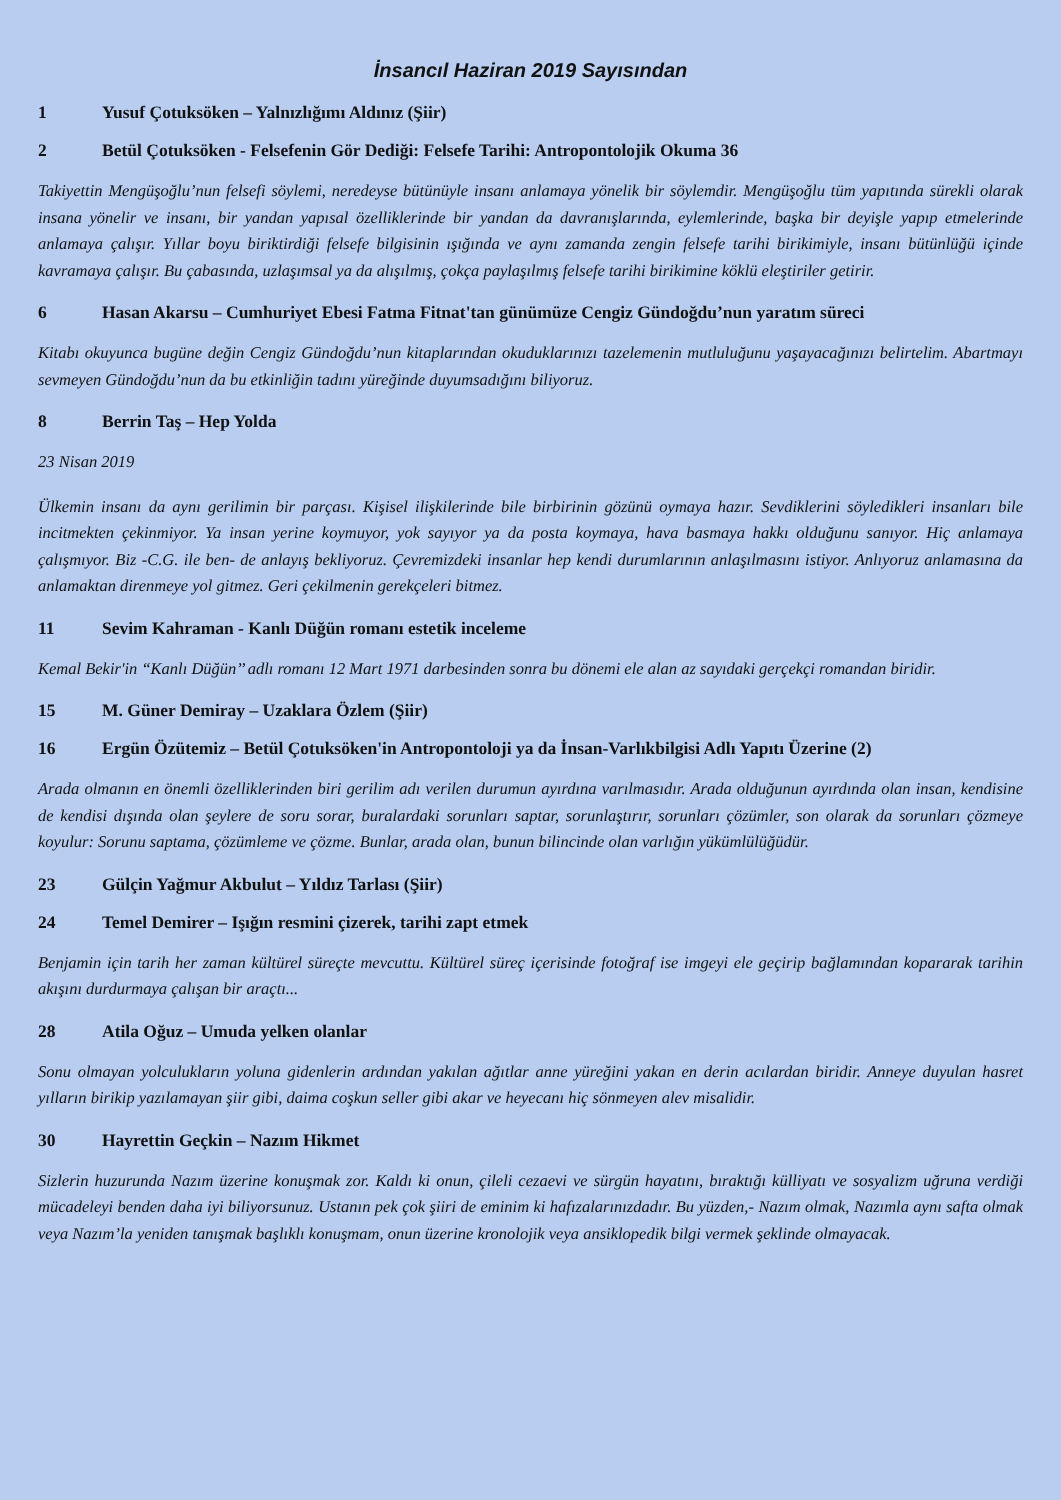İnsancıl Haziran 2019 Sayısından
1 Yusuf Çotuksöken – Yalnızlığımı Aldınız (Şiir)
2 Betül Çotuksöken - Felsefenin Gör Dediği: Felsefe Tarihi: Antropontolojik Okuma 36
Takiyettin Mengüşoğlu’nun felsefi söylemi, neredeyse bütünüyle insanı anlamaya yönelik bir söylemdir. Mengüşoğlu tüm yapıtında sürekli olarak insana yönelir ve insanı, bir yandan yapısal özelliklerinde bir yandan da davranışlarında, eylemlerinde, başka bir deyişle yapıp etmelerinde anlamaya çalışır. Yıllar boyu biriktirdiği felsefe bilgisinin ışığında ve aynı zamanda zengin felsefe tarihi birikimiyle, insanı bütünlüğü içinde kavramaya çalışır. Bu çabasında, uzlaşımsal ya da alışılmış, çokça paylaşılmış felsefe tarihi birikimine köklü eleştiriler getirir.
6 Hasan Akarsu – Cumhuriyet Ebesi Fatma Fitnat'tan günümüze Cengiz Gündoğdu’nun yaratım süreci
Kitabı okuyunca bugüne değin Cengiz Gündoğdu’nun kitaplarından okuduklarınızı tazelemenin mutluluğunu yaşayacağınızı belirtelim. Abartmayı sevmeyen Gündoğdu’nun da bu etkinliğin tadını yüreğinde duyumsadığını biliyoruz.
8 Berrin Taş – Hep Yolda
23 Nisan 2019
Ülkemin insanı da aynı gerilimin bir parçası. Kişisel ilişkilerinde bile birbirinin gözünü oymaya hazır. Sevdiklerini söyledikleri insanları bile incitmekten çekinmiyor. Ya insan yerine koymuyor, yok sayıyor ya da posta koymaya, hava basmaya hakkı olduğunu sanıyor. Hiç anlamaya çalışmıyor. Biz -C.G. ile ben- de anlayış bekliyoruz. Çevremizdeki insanlar hep kendi durumlarının anlaşılmasını istiyor. Anlıyoruz anlamasına da anlamaktan direnmeye yol gitmez. Geri çekilmenin gerekçeleri bitmez.
11 Sevim Kahraman - Kanlı Düğün romanı estetik inceleme
Kemal Bekir'in “Kanlı Düğün’’ adlı romanı 12 Mart 1971 darbesinden sonra bu dönemi ele alan az sayıdaki gerçekçi romandan biridir.
15 M. Güner Demiray – Uzaklara Özlem (Şiir)
16 Ergün Özütemiz – Betül Çotuksöken'in Antropontoloji ya da İnsan-Varlıkbilgisi Adlı Yapıtı Üzerine (2)
Arada olmanın en önemli özelliklerinden biri gerilim adı verilen durumun ayırdına varılmasıdır. Arada olduğunun ayırdında olan insan, kendisine de kendisi dışında olan şeylere de soru sorar, buralardaki sorunları saptar, sorunlaştırır, sorunları çözümler, son olarak da sorunları çözmeye koyulur: Sorunu saptama, çözümleme ve çözme. Bunlar, arada olan, bunun bilincinde olan varlığın yükümlülüğüdür.
23 Gülçin Yağmur Akbulut – Yıldız Tarlası (Şiir)
24 Temel Demirer – Işığın resmini çizerek, tarihi zapt etmek
Benjamin için tarih her zaman kültürel süreçte mevcuttu. Kültürel süreç içerisinde fotoğraf ise imgeyi ele geçirip bağlamından kopararak tarihin akışını durdurmaya çalışan bir araçtı...
28 Atila Oğuz – Umuda yelken olanlar
Sonu olmayan yolculukların yoluna gidenlerin ardından yakılan ağıtlar anne yüreğini yakan en derin acılardan biridir. Anneye duyulan hasret yılların birikip yazılamayan şiir gibi, daima coşkun seller gibi akar ve heyecanı hiç sönmeyen alev misalidir.
30 Hayrettin Geçkin – Nazım Hikmet
Sizlerin huzurunda Nazım üzerine konuşmak zor. Kaldı ki onun, çileli cezaevi ve sürgün hayatını, bıraktığı külliyatı ve sosyalizm uğruna verdiği mücadeleyi benden daha iyi biliyorsunuz. Ustanın pek çok şiiri de eminim ki hafızalarınızdadır. Bu yüzden,- Nazım olmak, Nazımla aynı safta olmak veya Nazım’la yeniden tanışmak başlıklı konuşmam, onun üzerine kronolojik veya ansiklopedik bilgi vermek şeklinde olmayacak.